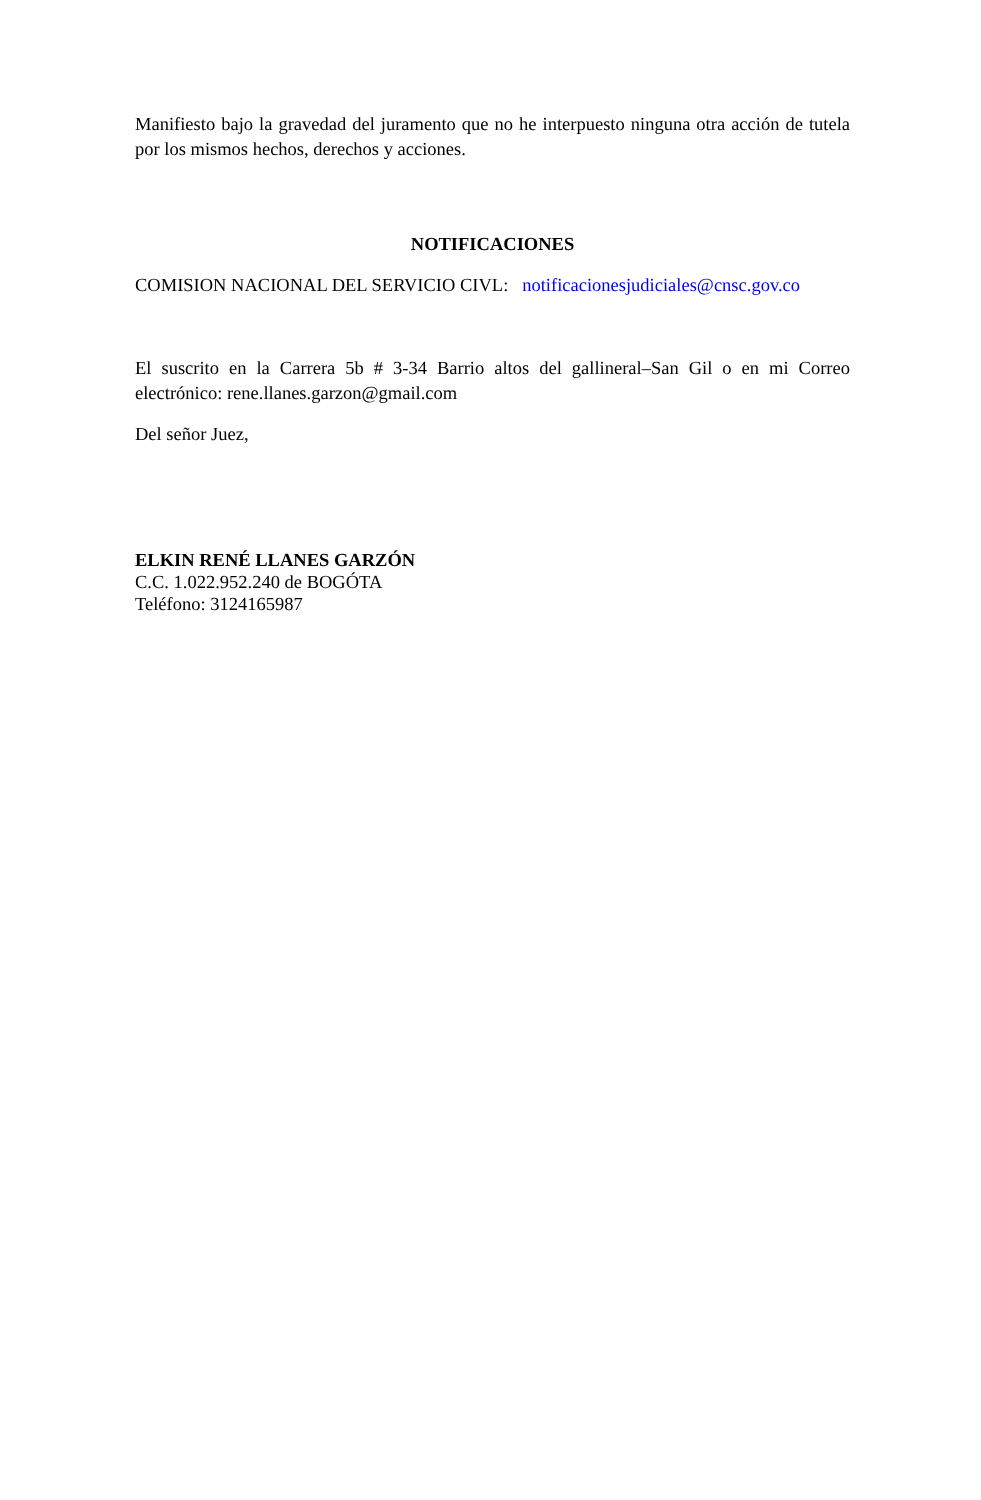Manifiesto bajo la gravedad del juramento que no he interpuesto ninguna otra acción de tutela por los mismos hechos, derechos y acciones.
NOTIFICACIONES
COMISION NACIONAL DEL SERVICIO CIVL: notificacionesjudiciales@cnsc.gov.co
El suscrito en la Carrera 5b # 3-34 Barrio altos del gallineral–San Gil o en mi Correo electrónico: rene.llanes.garzon@gmail.com
Del señor Juez,
ELKIN RENÉ LLANES GARZÓN
C.C. 1.022.952.240 de BOGÓTA
Teléfono: 3124165987